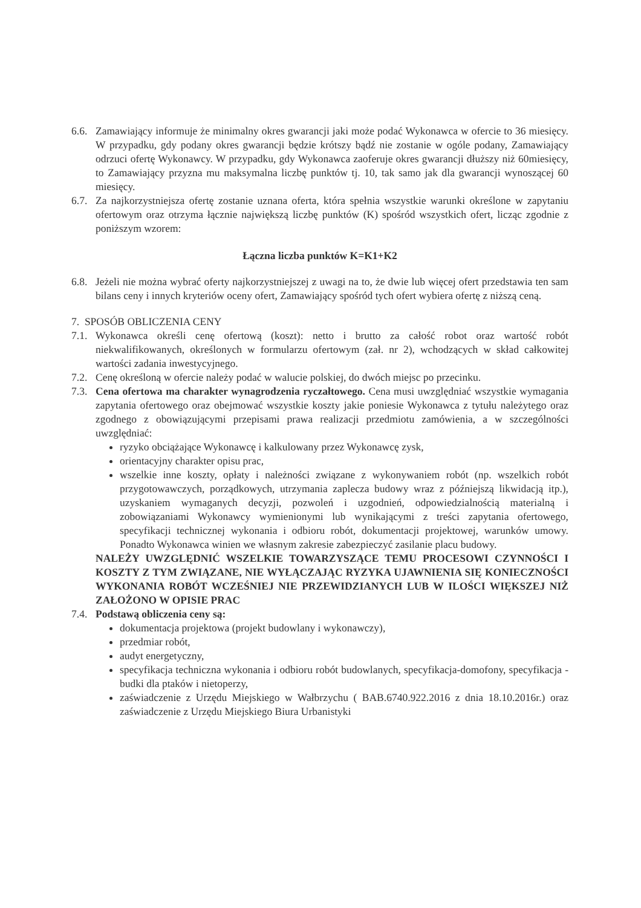6.6.
Zamawiający informuje że minimalny okres gwarancji jaki może podać Wykonawca w ofercie to 36 miesięcy. W przypadku, gdy podany okres gwarancji będzie krótszy bądź nie zostanie w ogóle podany, Zamawiający odrzuci ofertę Wykonawcy. W przypadku, gdy Wykonawca zaoferuje okres gwarancji dłuższy niż 60miesięcy, to Zamawiający przyzna mu maksymalna liczbę punktów tj. 10, tak samo jak dla gwarancji wynoszącej 60 miesięcy.
6.7.
Za najkorzystniejsza ofertę zostanie uznana oferta, która spełnia wszystkie warunki określone w zapytaniu ofertowym oraz otrzyma łącznie największą liczbę punktów (K) spośród wszystkich ofert, licząc zgodnie z poniższym wzorem:
Łączna liczba punktów K=K1+K2
6.8.
Jeżeli nie można wybrać oferty najkorzystniejszej z uwagi na to, że dwie lub więcej ofert przedstawia ten sam bilans ceny i innych kryteriów oceny ofert, Zamawiający spośród tych ofert wybiera ofertę z niższą ceną.
7. SPOSÓB OBLICZENIA CENY
7.1.
Wykonawca określi cenę ofertową (koszt): netto i brutto za całość robot oraz wartość robót niekwalifikowanych, określonych w formularzu ofertowym (zał. nr 2), wchodzących w skład całkowitej wartości zadania inwestycyjnego.
7.2.
Cenę określoną w ofercie należy podać w walucie polskiej, do dwóch miejsc po przecinku.
7.3.
Cena ofertowa ma charakter wynagrodzenia ryczałtowego. Cena musi uwzględniać wszystkie wymagania zapytania ofertowego oraz obejmować wszystkie koszty jakie poniesie Wykonawca z tytułu należytego oraz zgodnego z obowiązującymi przepisami prawa realizacji przedmiotu zamówienia, a w szczególności uwzględniać:
ryzyko obciążające Wykonawcę i kalkulowany przez Wykonawcę zysk,
orientacyjny charakter opisu prac,
wszelkie inne koszty, opłaty i należności związane z wykonywaniem robót (np. wszelkich robót przygotowawczych, porządkowych, utrzymania zaplecza budowy wraz z późniejszą likwidacją itp.), uzyskaniem wymaganych decyzji, pozwoleń i uzgodnień, odpowiedzialnością materialną i zobowiązaniami Wykonawcy wymienionymi lub wynikającymi z treści zapytania ofertowego, specyfikacji technicznej wykonania i odbioru robót, dokumentacji projektowej, warunków umowy. Ponadto Wykonawca winien we własnym zakresie zabezpieczyć zasilanie placu budowy.
NALEŻY UWZGLĘDNIĆ WSZELKIE TOWARZYSZĄCE TEMU PROCESOWI CZYNNOŚCI I KOSZTY Z TYM ZWIĄZANE, NIE WYŁĄCZAJĄC RYZYKA UJAWNIENIA SIĘ KONIECZNOŚCI WYKONANIA ROBÓT WCZEŚNIEJ NIE PRZEWIDZIANYCH LUB W ILOŚCI WIĘKSZEJ NIŻ ZAŁOŻONO W OPISIE PRAC
7.4.
Podstawą obliczenia ceny są:
dokumentacja projektowa (projekt budowlany i wykonawczy),
przedmiar robót,
audyt energetyczny,
specyfikacja techniczna wykonania i odbioru robót budowlanych, specyfikacja-domofony, specyfikacja -budki dla ptaków i nietoperzy,
zaświadczenie z Urzędu Miejskiego w Wałbrzychu ( BAB.6740.922.2016 z dnia 18.10.2016r.) oraz zaświadczenie z Urzędu Miejskiego Biura Urbanistyki